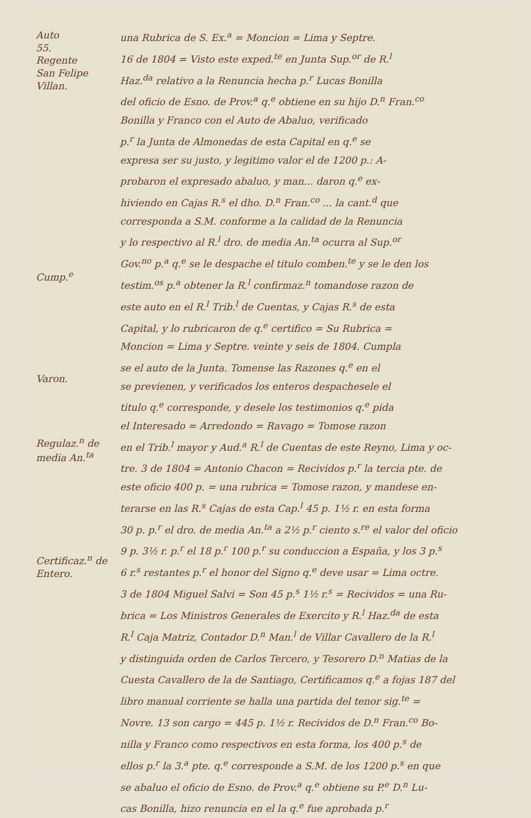Auto
55.
Regente
San Felipe
Villan.
Cump.<sup>e</sup>
Varon.
Regulaz.<sup>n</sup> de
media An.<sup>ta</sup>
Certificaz.<sup>n</sup> de
Entero.
una Rubrica de S. Ex.<sup>a</sup> = Moncion = Lima y Septre.
16 de 1804 = Visto este exped.<sup>te</sup> en Junta Sup.<sup>or</sup> de R.<sup>l</sup>
Haz.<sup>da</sup> relativo a la Renuncia hecha p.<sup>r</sup> Lucas Bonilla
del oficio de Esno. de Prov.<sup>a</sup> q.<sup>e</sup> obtiene en su hijo D.<sup>n</sup> Fran.<sup>co</sup>
Bonilla y Franco con el Auto de Abaluo, verificado
p.<sup>r</sup> la Junta de Almonedas de esta Capital en q.<sup>e</sup> se
expresa ser su justo, y legitimo valor el de 1200 p.: A-
probaron el expresado abaluo, y man... daron q.<sup>e</sup> ex-
hiviendo en Cajas R.<sup>s</sup> el dho. D.<sup>n</sup> Fran.<sup>co</sup> ... la cant.<sup>d</sup> que
corresponda a S.M. conforme a la calidad de la Renuncia
y lo respectivo al R.<sup>l</sup> dro. de media An.<sup>ta</sup> ocurra al Sup.<sup>or</sup>
Gov.<sup>no</sup> p.<sup>a</sup> q.<sup>e</sup> se le despache el titulo comben.<sup>te</sup> y se le den los
testim.<sup>os</sup> p.<sup>a</sup> obtener la R.<sup>l</sup> confirmaz.<sup>n</sup> tomandose razon de
este auto en el R.<sup>l</sup> Trib.<sup>l</sup> de Cuentas, y Cajas R.<sup>s</sup> de esta
Capital, y lo rubricaron de q.<sup>e</sup> certifico = Su Rubrica =
Moncion = Lima y Septre. veinte y seis de 1804. Cumpla
se el auto de la Junta. Tomense las Razones q.<sup>e</sup> en el
se previenen, y verificados los enteros despachesele el
titulo q.<sup>e</sup> corresponde, y desele los testimonios q.<sup>e</sup> pida
el Interesado = Arredondo = Ravago = Tomose razon
en el Trib.<sup>l</sup> mayor y Aud.<sup>a</sup> R.<sup>l</sup> de Cuentas de este Reyno, Lima y oc-
tre. 3 de 1804 = Antonio Chacon = Recividos p.<sup>r</sup> la tercia pte. de
este oficio 400 p. = una rubrica = Tomose razon, y mandese en-
terarse en las R.<sup>s</sup> Cajas de esta Cap.<sup>l</sup> 45 p. 1½ r. en esta forma
30 p. p.<sup>r</sup> el dro. de media An.<sup>ta</sup> a 2½ p.<sup>r</sup> ciento s.<sup>re</sup> el valor del oficio
9 p. 3½ r. p.<sup>r</sup> el 18 p.<sup>r</sup> 100 p.<sup>r</sup> su conduccion a España, y los 3 p.<sup>s</sup>
6 r.<sup>s</sup> restantes p.<sup>r</sup> el honor del Signo q.<sup>e</sup> deve usar = Lima octre.
3 de 1804 Miguel Salvi = Son 45 p.<sup>s</sup> 1½ r.<sup>s</sup> = Recividos = una Ru-
brica = Los Ministros Generales de Exercito y R.<sup>l</sup> Haz.<sup>da</sup> de esta
R.<sup>l</sup> Caja Matriz, Contador D.<sup>n</sup> Man.<sup>l</sup> de Villar Cavallero de la R.<sup>l</sup>
y distinguida orden de Carlos Tercero, y Tesorero D.<sup>n</sup> Matias de la
Cuesta Cavallero de la de Santiago, Certificamos q.<sup>e</sup> a fojas 187 del
libro manual corriente se halla una partida del tenor sig.<sup>te</sup> =
Novre. 13 son cargo = 445 p. 1½ r. Recividos de D.<sup>n</sup> Fran.<sup>co</sup> Bo-
nilla y Franco como respectivos en esta forma, los 400 p.<sup>s</sup> de
ellos p.<sup>r</sup> la 3.<sup>a</sup> pte. q.<sup>e</sup> corresponde a S.M. de los 1200 p.<sup>s</sup> en que
se abaluo el oficio de Esno. de Prov.<sup>a</sup> q.<sup>e</sup> obtiene su P.<sup>e</sup> D.<sup>n</sup> Lu-
cas Bonilla, hizo renuncia en el la q.<sup>e</sup> fue aprobada p.<sup>r</sup>